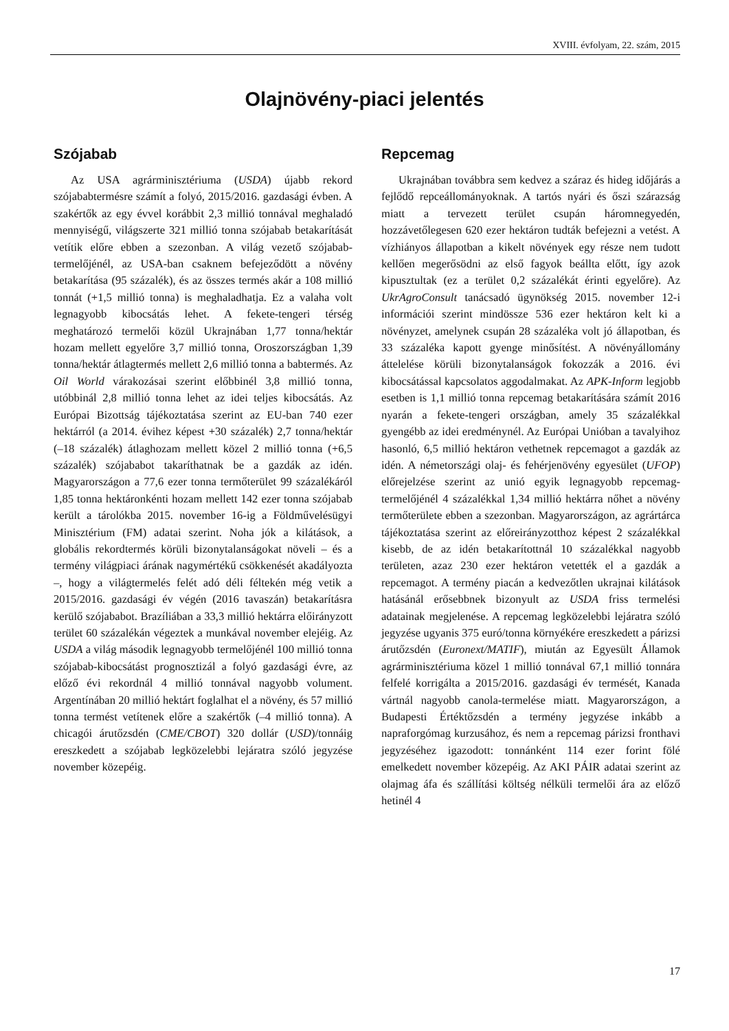XVIII. évfolyam, 22. szám, 2015
Olajnövény-piaci jelentés
Szójabab
Az USA agrárminisztériuma (USDA) újabb rekord szójababtermésre számít a folyó, 2015/2016. gazdasági évben. A szakértők az egy évvel korábbit 2,3 millió tonnával meghaladó mennyiségű, világszerte 321 millió tonna szójabab betakarítását vetítik előre ebben a szezonban. A világ vezető szójabab-termelőjénél, az USA-ban csaknem befejeződött a növény betakarítása (95 százalék), és az összes termés akár a 108 millió tonnát (+1,5 millió tonna) is meghaladhatja. Ez a valaha volt legnagyobb kibocsátás lehet. A fekete-tengeri térség meghatározó termelői közül Ukrajnában 1,77 tonna/hektár hozam mellett egyelőre 3,7 millió tonna, Oroszországban 1,39 tonna/hektár átlagtermés mellett 2,6 millió tonna a babtermés. Az Oil World várakozásai szerint előbbinél 3,8 millió tonna, utóbbinál 2,8 millió tonna lehet az idei teljes kibocsátás. Az Európai Bizottság tájékoztatása szerint az EU-ban 740 ezer hektárról (a 2014. évihez képest +30 százalék) 2,7 tonna/hektár (–18 százalék) átlaghozam mellett közel 2 millió tonna (+6,5 százalék) szójababot takaríthatnak be a gazdák az idén. Magyarországon a 77,6 ezer tonna termőterület 99 százalékáról 1,85 tonna hektáronkénti hozam mellett 142 ezer tonna szójabab került a tárolókba 2015. november 16-ig a Földművelésügyi Minisztérium (FM) adatai szerint. Noha jók a kilátások, a globális rekordtermés körüli bizonytalanságokat növeli – és a termény világpiaci árának nagymértékű csökkenését akadályozta –, hogy a világtermelés felét adó déli féltekén még vetik a 2015/2016. gazdasági év végén (2016 tavaszán) betakarításra kerülő szójababot. Brazíliában a 33,3 millió hektárra előirányzott terület 60 százalékán végeztek a munkával november elejéig. Az USDA a világ második legnagyobb termelőjénél 100 millió tonna szójabab-kibocsátást prognosztizál a folyó gazdasági évre, az előző évi rekordnál 4 millió tonnával nagyobb volument. Argentínában 20 millió hektárt foglalhat el a növény, és 57 millió tonna termést vetítenek előre a szakértők (–4 millió tonna). A chicagói árutőzsdén (CME/CBOT) 320 dollár (USD)/tonnáig ereszkedett a szójabab legközelebbi lejáratra szóló jegyzése november közepéig.
Repcemag
Ukrajnában továbbra sem kedvez a száraz és hideg időjárás a fejlődő repceállományoknak. A tartós nyári és őszi szárazság miatt a tervezett terület csupán háromnegyedén, hozzávetőlegesen 620 ezer hektáron tudták befejezni a vetést. A vízhiányos állapotban a kikelt növények egy része nem tudott kellően megerősödni az első fagyok beállta előtt, így azok kipusztultak (ez a terület 0,2 százalékát érinti egyelőre). Az UkrAgroConsult tanácsadó ügynökség 2015. november 12-i információi szerint mindössze 536 ezer hektáron kelt ki a növényzet, amelynek csupán 28 százaléka volt jó állapotban, és 33 százaléka kapott gyenge minősítést. A növényállomány áttelelése körüli bizonytalanságok fokozzák a 2016. évi kibocsátással kapcsolatos aggodalmakat. Az APK-Inform legjobb esetben is 1,1 millió tonna repcemag betakarítására számít 2016 nyarán a fekete-tengeri országban, amely 35 százalékkal gyengébb az idei eredménynél. Az Európai Unióban a tavalyihoz hasonló, 6,5 millió hektáron vethetnek repcemagot a gazdák az idén. A németországi olaj- és fehérjenövény egyesület (UFOP) előrejelzése szerint az unió egyik legnagyobb repcemag-termelőjénél 4 százalékkal 1,34 millió hektárra nőhet a növény termőterülete ebben a szezonban. Magyarországon, az agrártárca tájékoztatása szerint az előreirányzotthoz képest 2 százalékkal kisebb, de az idén betakarítottnál 10 százalékkal nagyobb területen, azaz 230 ezer hektáron vetették el a gazdák a repcemagot. A termény piacán a kedvezőtlen ukrajnai kilátások hatásánál erősebbnek bizonyult az USDA friss termelési adatainak megjelenése. A repcemag legközelebbi lejáratra szóló jegyzése ugyanis 375 euró/tonna környékére ereszkedett a párizsi árutőzsdén (Euronext/MATIF), miután az Egyesült Államok agrárminisztériuma közel 1 millió tonnával 67,1 millió tonnára felfelé korrigálta a 2015/2016. gazdasági év termését, Kanada vártnál nagyobb canola-termelése miatt. Magyarországon, a Budapesti Értéktőzsdén a termény jegyzése inkább a napraforgómag kurzusához, és nem a repcemag párizsi fronthavi jegyzéséhez igazodott: tonnánként 114 ezer forint fölé emelkedett november közepéig. Az AKI PÁIR adatai szerint az olajmag áfa és szállítási költség nélküli termelői ára az előző hetinél 4
17